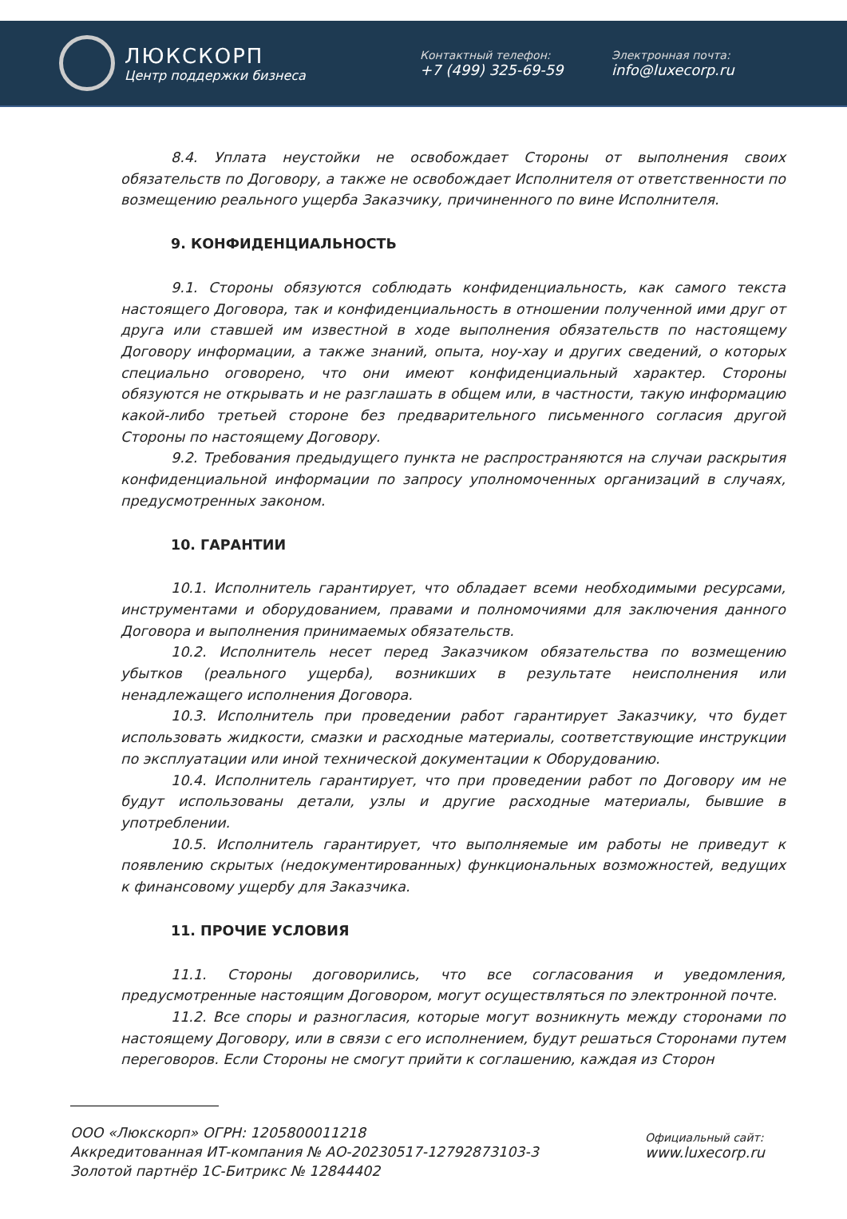ЛЮКСКОРП
Центр поддержки бизнеса
Контактный телефон:
+7 (499) 325-69-59
Электронная почта:
info@luxecorp.ru
8.4. Уплата неустойки не освобождает Стороны от выполнения своих обязательств по Договору, а также не освобождает Исполнителя от ответственности по возмещению реального ущерба Заказчику, причиненного по вине Исполнителя.
9. КОНФИДЕНЦИАЛЬНОСТЬ
9.1. Стороны обязуются соблюдать конфиденциальность, как самого текста настоящего Договора, так и конфиденциальность в отношении полученной ими друг от друга или ставшей им известной в ходе выполнения обязательств по настоящему Договору информации, а также знаний, опыта, ноу-хау и других сведений, о которых специально оговорено, что они имеют конфиденциальный характер. Стороны обязуются не открывать и не разглашать в общем или, в частности, такую информацию какой-либо третьей стороне без предварительного письменного согласия другой Стороны по настоящему Договору.
9.2. Требования предыдущего пункта не распространяются на случаи раскрытия конфиденциальной информации по запросу уполномоченных организаций в случаях, предусмотренных законом.
10. ГАРАНТИИ
10.1. Исполнитель гарантирует, что обладает всеми необходимыми ресурсами, инструментами и оборудованием, правами и полномочиями для заключения данного Договора и выполнения принимаемых обязательств.
10.2. Исполнитель несет перед Заказчиком обязательства по возмещению убытков (реального ущерба), возникших в результате неисполнения или ненадлежащего исполнения Договора.
10.3. Исполнитель при проведении работ гарантирует Заказчику, что будет использовать жидкости, смазки и расходные материалы, соответствующие инструкции по эксплуатации или иной технической документации к Оборудованию.
10.4. Исполнитель гарантирует, что при проведении работ по Договору им не будут использованы детали, узлы и другие расходные материалы, бывшие в употреблении.
10.5. Исполнитель гарантирует, что выполняемые им работы не приведут к появлению скрытых (недокументированных) функциональных возможностей, ведущих к финансовому ущербу для Заказчика.
11. ПРОЧИЕ УСЛОВИЯ
11.1. Стороны договорились, что все согласования и уведомления, предусмотренные настоящим Договором, могут осуществляться по электронной почте.
11.2. Все споры и разногласия, которые могут возникнуть между сторонами по настоящему Договору, или в связи с его исполнением, будут решаться Сторонами путем переговоров. Если Стороны не смогут прийти к соглашению, каждая из Сторон
ООО «Люкскорп» ОГРН: 1205800011218
Аккредитованная ИТ-компания № АО-20230517-12792873103-3
Золотой партнёр 1С-Битрикс № 12844402
Официальный сайт:
www.luxecorp.ru